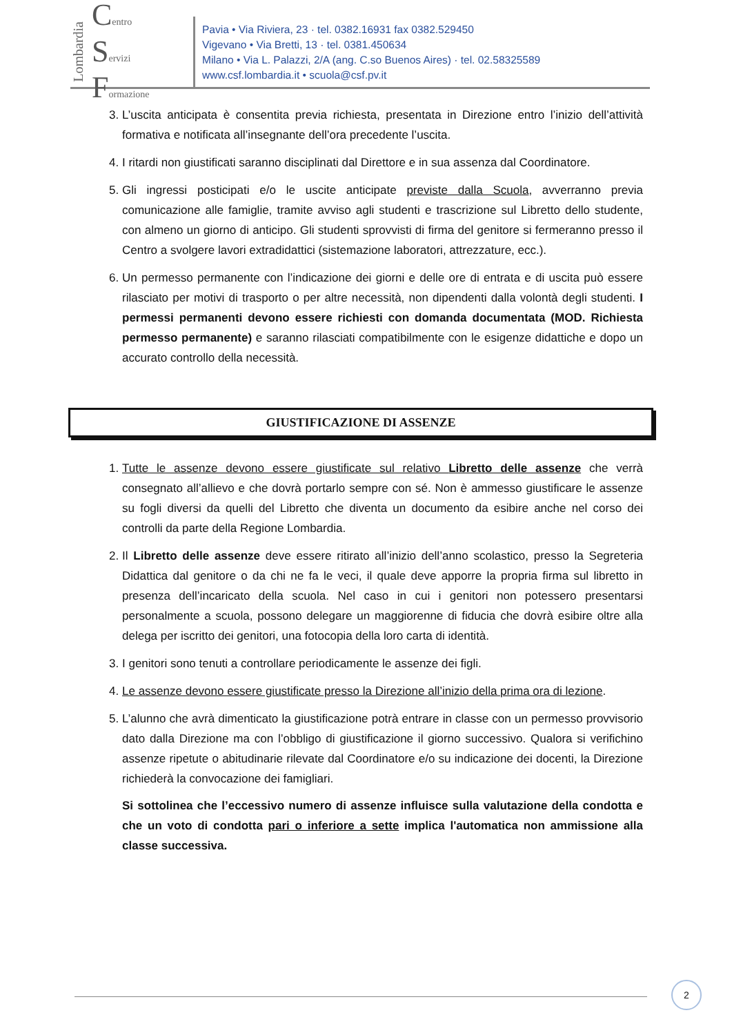Lombardia
Centro
Servizi
Formazione
Pavia • Via Riviera, 23 · tel. 0382.16931 fax 0382.529450
Vigevano • Via Bretti, 13 · tel. 0381.450634
Milano • Via L. Palazzi, 2/A (ang. C.so Buenos Aires) · tel. 02.58325589
www.csf.lombardia.it • scuola@csf.pv.it
3. L’uscita anticipata è consentita previa richiesta, presentata in Direzione entro l’inizio dell’attività formativa e notificata all’insegnante dell’ora precedente l’uscita.
4. I ritardi non giustificati saranno disciplinati dal Direttore e in sua assenza dal Coordinatore.
5. Gli ingressi posticipati e/o le uscite anticipate previste dalla Scuola, avverranno previa comunicazione alle famiglie, tramite avviso agli studenti e trascrizione sul Libretto dello studente, con almeno un giorno di anticipo. Gli studenti sprovvisti di firma del genitore si fermeranno presso il Centro a svolgere lavori extradidattici (sistemazione laboratori, attrezzature, ecc.).
6. Un permesso permanente con l’indicazione dei giorni e delle ore di entrata e di uscita può essere rilasciato per motivi di trasporto o per altre necessità, non dipendenti dalla volontà degli studenti. I permessi permanenti devono essere richiesti con domanda documentata (MOD. Richiesta permesso permanente) e saranno rilasciati compatibilmente con le esigenze didattiche e dopo un accurato controllo della necessità.
GIUSTIFICAZIONE DI ASSENZE
1. Tutte le assenze devono essere giustificate sul relativo Libretto delle assenze che verrà consegnato all’allievo e che dovrà portarlo sempre con sé. Non è ammesso giustificare le assenze su fogli diversi da quelli del Libretto che diventa un documento da esibire anche nel corso dei controlli da parte della Regione Lombardia.
2. Il Libretto delle assenze deve essere ritirato all’inizio dell’anno scolastico, presso la Segreteria Didattica dal genitore o da chi ne fa le veci, il quale deve apporre la propria firma sul libretto in presenza dell’incaricato della scuola. Nel caso in cui i genitori non potessero presentarsi personalmente a scuola, possono delegare un maggiorenne di fiducia che dovrà esibire oltre alla delega per iscritto dei genitori, una fotocopia della loro carta di identità.
3. I genitori sono tenuti a controllare periodicamente le assenze dei figli.
4. Le assenze devono essere giustificate presso la Direzione all’inizio della prima ora di lezione.
5. L’alunno che avrà dimenticato la giustificazione potrà entrare in classe con un permesso provvisorio dato dalla Direzione ma con l’obbligo di giustificazione il giorno successivo. Qualora si verifichino assenze ripetute o abitudinarie rilevate dal Coordinatore e/o su indicazione dei docenti, la Direzione richiederà la convocazione dei famigliari.
Si sottolinea che l’eccessivo numero di assenze influisce sulla valutazione della condotta e che un voto di condotta pari o inferiore a sette implica l'automatica non ammissione alla classe successiva.
2